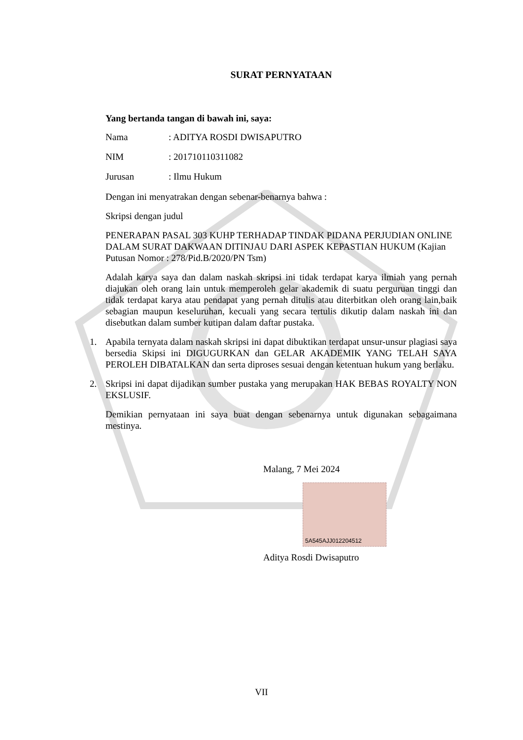SURAT PERNYATAAN
Yang bertanda tangan di bawah ini, saya:
Nama: ADITYA ROSDI DWISAPUTRO
NIM: 201710110311082
Jurusan: Ilmu Hukum
Dengan ini menyatrakan dengan sebenar-benarnya bahwa :
Skripsi dengan judul
PENERAPAN PASAL 303 KUHP TERHADAP TINDAK PIDANA PERJUDIAN ONLINE DALAM SURAT DAKWAAN DITINJAU DARI ASPEK KEPASTIAN HUKUM (Kajian Putusan Nomor : 278/Pid.B/2020/PN Tsm)
Adalah karya saya dan dalam naskah skripsi ini tidak terdapat karya ilmiah yang pernah diajukan oleh orang lain untuk memperoleh gelar akademik di suatu perguruan tinggi dan tidak terdapat karya atau pendapat yang pernah ditulis atau diterbitkan oleh orang lain,baik sebagian maupun keseluruhan, kecuali yang secara tertulis dikutip dalam naskah ini dan disebutkan dalam sumber kutipan dalam daftar pustaka.
1. Apabila ternyata dalam naskah skripsi ini dapat dibuktikan terdapat unsur-unsur plagiasi saya bersedia Skipsi ini DIGUGURKAN dan GELAR AKADEMIK YANG TELAH SAYA PEROLEH DIBATALKAN dan serta diproses sesuai dengan ketentuan hukum yang berlaku.
2. Skripsi ini dapat dijadikan sumber pustaka yang merupakan HAK BEBAS ROYALTY NON EKSLUSIF.
Demikian pernyataan ini saya buat dengan sebenarnya untuk digunakan sebagaimana mestinya.
Malang, 7 Mei 2024
5A545AJJ012204512
Aditya Rosdi Dwisaputro
VII